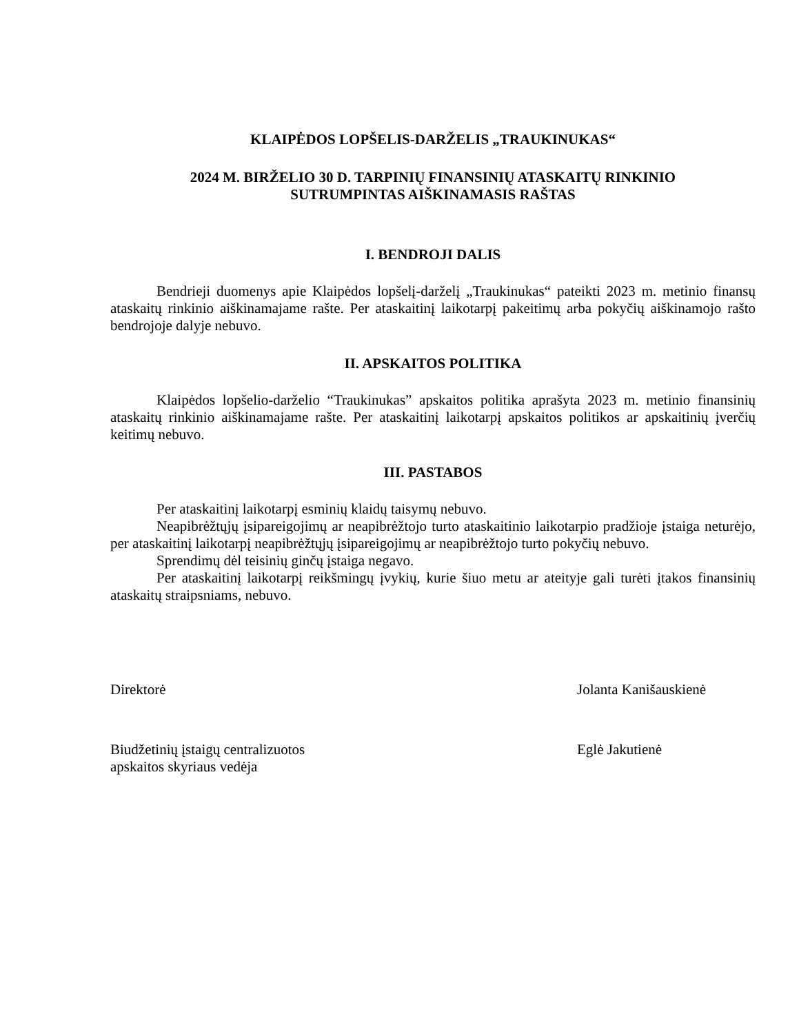KLAIPĖDOS LOPŠELIS-DARŽELIS „TRAUKINUKAS“
2024 M. BIRŽELIO 30 D. TARPINIŲ FINANSINIŲ ATASKAITŲ RINKINIO
SUTRUMPINTAS AIŠKINAMASIS RAŠTAS
I. BENDROJI DALIS
Bendrieji duomenys apie Klaipėdos lopšelį-darželį „Traukinukas“ pateikti 2023 m. metinio finansų ataskaitų rinkinio aiškinamajame rašte. Per ataskaitinį laikotarpį pakeitimų arba pokyčių aiškinamojo rašto bendrojoje dalyje nebuvo.
II. APSKAITOS POLITIKA
Klaipėdos lopšelio-darželio “Traukinukas” apskaitos politika aprašyta 2023 m. metinio finansinių ataskaitų rinkinio aiškinamajame rašte. Per ataskaitinį laikotarpį apskaitos politikos ar apskaitinių įverčių keitimų nebuvo.
III. PASTABOS
Per ataskaitinį laikotarpį esminių klaidų taisymų nebuvo.
Neapibrėžtųjų įsipareigojimų ar neapibrėžtojo turto ataskaitinio laikotarpio pradžioje įstaiga neturėjo, per ataskaitinį laikotarpį neapibrėžtųjų įsipareigojimų ar neapibrėžtojo turto pokyčių nebuvo.
Sprendimų dėl teisinių ginčų įstaiga negavo.
Per ataskaitinį laikotarpį reikšmingų įvykių, kurie šiuo metu ar ateityje gali turėti įtakos finansinių ataskaitų straipsniams, nebuvo.
Direktorė Jolanta Kanišauskienė
Biudžetinių įstaigų centralizuotos
apskaitos skyriaus vedėja
Eglė Jakutienė